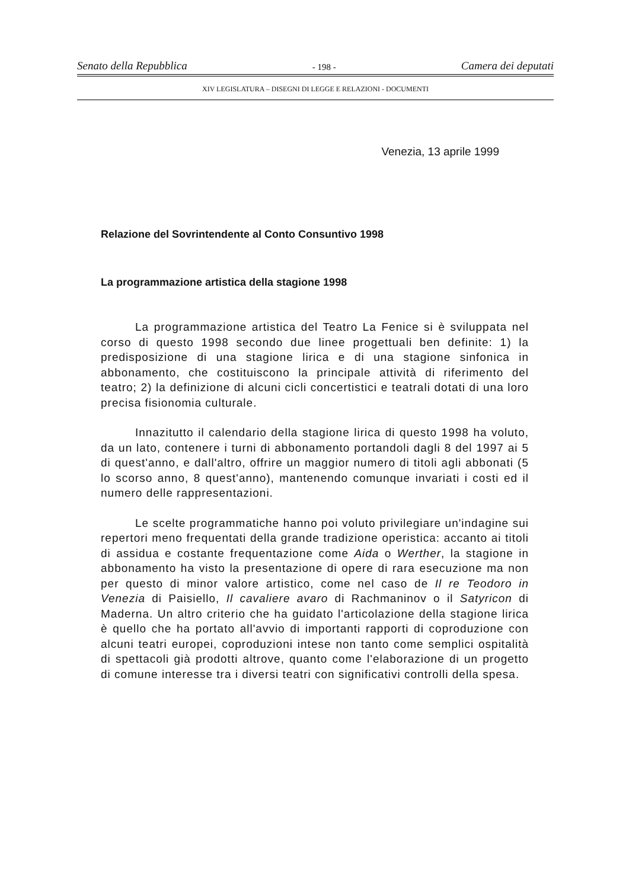Senato della Repubblica - 198 - Camera dei deputati
XIV LEGISLATURA – DISEGNI DI LEGGE E RELAZIONI - DOCUMENTI
Venezia, 13 aprile 1999
Relazione del Sovrintendente al Conto Consuntivo 1998
La programmazione artistica della stagione 1998
La programmazione artistica del Teatro La Fenice si è sviluppata nel corso di questo 1998 secondo due linee progettuali ben definite: 1) la predisposizione di una stagione lirica e di una stagione sinfonica in abbonamento, che costituiscono la principale attività di riferimento del teatro; 2) la definizione di alcuni cicli concertistici e teatrali dotati di una loro precisa fisionomia culturale.
Innazitutto il calendario della stagione lirica di questo 1998 ha voluto, da un lato, contenere i turni di abbonamento portandoli dagli 8 del 1997 ai 5 di quest'anno, e dall'altro, offrire un maggior numero di titoli agli abbonati (5 lo scorso anno, 8 quest'anno), mantenendo comunque invariati i costi ed il numero delle rappresentazioni.
Le scelte programmatiche hanno poi voluto privilegiare un'indagine sui repertori meno frequentati della grande tradizione operistica: accanto ai titoli di assidua e costante frequentazione come Aida o Werther, la stagione in abbonamento ha visto la presentazione di opere di rara esecuzione ma non per questo di minor valore artistico, come nel caso de Il re Teodoro in Venezia di Paisiello, Il cavaliere avaro di Rachmaninov o il Satyricon di Maderna. Un altro criterio che ha guidato l'articolazione della stagione lirica è quello che ha portato all'avvio di importanti rapporti di coproduzione con alcuni teatri europei, coproduzioni intese non tanto come semplici ospitalità di spettacoli già prodotti altrove, quanto come l'elaborazione di un progetto di comune interesse tra i diversi teatri con significativi controlli della spesa.